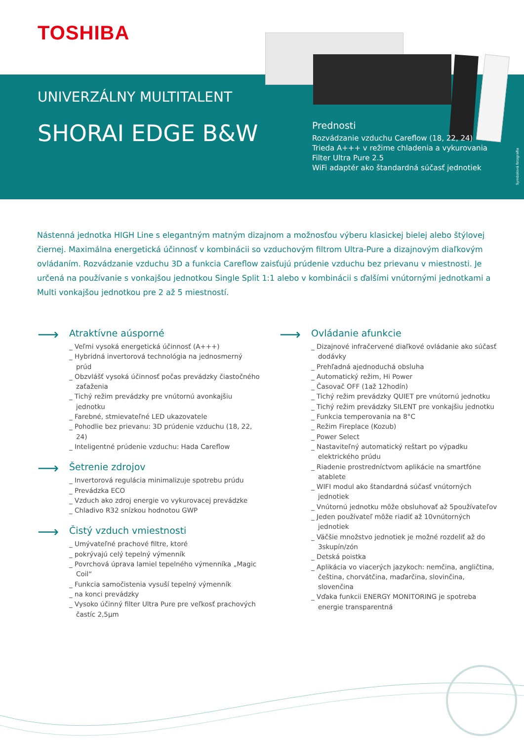TOSHIBA
UNIVERZÁLNY MULTITALENT
SHORAI EDGE B&W
Prednosti
Rozvádzanie vzduchu Careflow (18, 22, 24)
Trieda A+++ v režime chladenia a vykurovania
Filter Ultra Pure 2.5
WiFi adaptér ako štandardná súčasť jednotiek
Symbolová fotografia
Nástenná jednotka HIGH Line s elegantným matným dizajnom a možnosťou výberu klasickej bielej alebo štýlovej čiernej. Maximálna energetická účinnosť v kombinácii so vzduchovým filtrom Ultra-Pure a dizajnovým diaľkovým ovládaním. Rozvádzanie vzduchu 3D a funkcia Careflow zaisťujú prúdenie vzduchu bez prievanu v miestnosti. Je určená na používanie s vonkajšou jednotkou Single Split 1:1 alebo v kombinácii s ďalšími vnútornými jednotkami a Multi vonkajšou jednotkou pre 2 až 5 miestností.
⟶ Atraktívne aúsporné
_ Veľmi vysoká energetická účinnosť (A+++)
_ Hybridná invertorová technológia na jednosmerný prúd
_ Obzvlášť vysoká účinnosť počas prevádzky čiastočného zaťaženia
_ Tichý režim prevádzky pre vnútornú avonkajšiu jednotku
_ Farebné, stmievateľné LED ukazovatele
_ Pohodlie bez prievanu: 3D prúdenie vzduchu (18, 22, 24)
_ Inteligentné prúdenie vzduchu: Hada Careflow
⟶ Šetrenie zdrojov
_ Invertorová regulácia minimalizuje spotrebu prúdu
_ Prevádzka ECO
_ Vzduch ako zdroj energie vo vykurovacej prevádzke
_ Chladivo R32 snízkou hodnotou GWP
⟶ Čistý vzduch vmiestnosti
_ Umývateľné prachové filtre, ktoré
_ pokrývajú celý tepelný výmenník
_ Povrchová úprava lamiel tepelného výmenníka „Magic Coil“
_ Funkcia samočistenia vysuší tepelný výmenník
_ na konci prevádzky
_ Vysoko účinný filter Ultra Pure pre veľkosť prachových častíc 2,5µm
⟶ Ovládanie afunkcie
_ Dizajnové infračervené diaľkové ovládanie ako súčasť dodávky
_ Prehľadná ajednoduchá obsluha
_ Automatický režim, Hi Power
_ Časovač OFF (1až 12hodín)
_ Tichý režim prevádzky QUIET pre vnútornú jednotku
_ Tichý režim prevádzky SILENT pre vonkajšiu jednotku
_ Funkcia temperovania na 8°C
_ Režim Fireplace (Kozub)
_ Power Select
_ Nastaviteľný automatický reštart po výpadku elektrického prúdu
_ Riadenie prostredníctvom aplikácie na smartfóne atablete
_ WIFI modul ako štandardná súčasť vnútorných jednotiek
_ Vnútornú jednotku môže obsluhovať až 5používateľov
_ Jeden používateľ môže riadiť až 10vnútorných jednotiek
_ Väčšie množstvo jednotiek je možné rozdeliť až do 3skupín/zón
_ Detská poistka
_ Aplikácia vo viacerých jazykoch: nemčina, angličtina, čeština, chorvátčina, maďarčina, slovinčina, slovenčina
_ Vďaka funkcii ENERGY MONITORING je spotreba energie transparentná